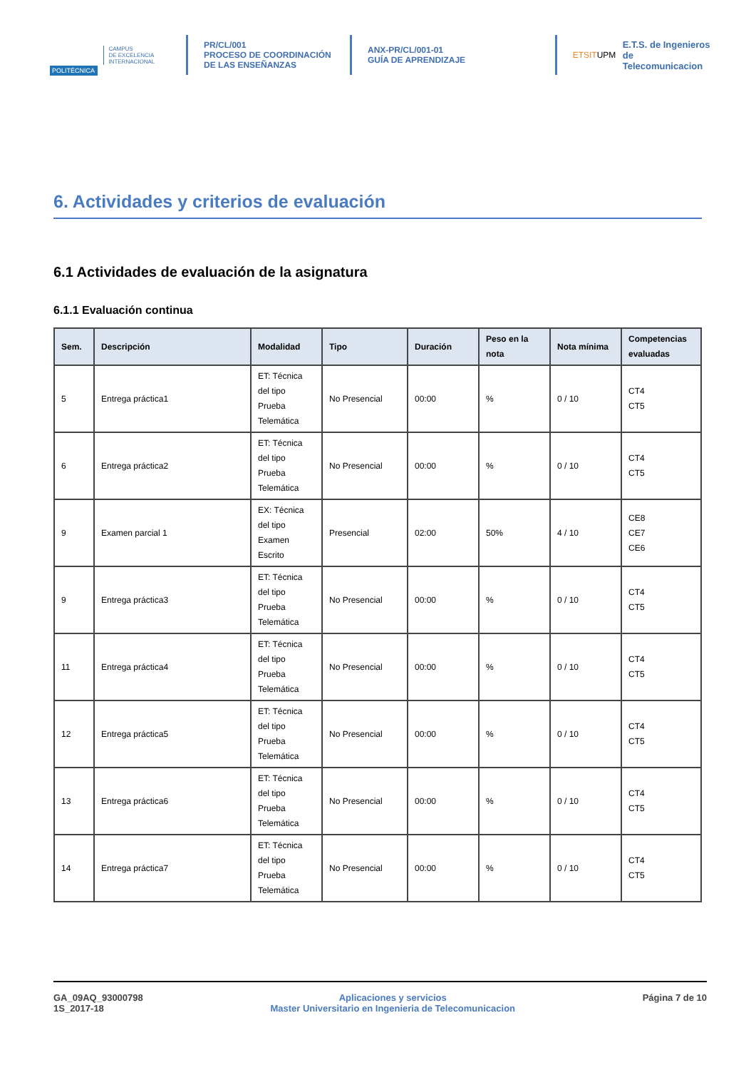POLITÉCNICA
CAMPUS
DE EXCELENCIA
INTERNACIONAL
PR/CL/001
PROCESO DE COORDINACIÓN DE LAS ENSEÑANZAS
ANX-PR/CL/001-01
GUÍA DE APRENDIZAJE
ETSITUPM
E.T.S. de Ingenieros de
Telecomunicacion
6. Actividades y criterios de evaluación
6.1 Actividades de evaluación de la asignatura
6.1.1 Evaluación continua
| Sem. | Descripción | Modalidad | Tipo | Duración | Peso en la nota | Nota mínima | Competencias evaluadas |
| --- | --- | --- | --- | --- | --- | --- | --- |
| 5 | Entrega práctica1 | ET: Técnica del tipo Prueba Telemática | No Presencial | 00:00 | % | 0 / 10 | CT4 CT5 |
| 6 | Entrega práctica2 | ET: Técnica del tipo Prueba Telemática | No Presencial | 00:00 | % | 0 / 10 | CT4 CT5 |
| 9 | Examen parcial 1 | EX: Técnica del tipo Examen Escrito | Presencial | 02:00 | 50% | 4 / 10 | CE8 CE7 CE6 |
| 9 | Entrega práctica3 | ET: Técnica del tipo Prueba Telemática | No Presencial | 00:00 | % | 0 / 10 | CT4 CT5 |
| 11 | Entrega práctica4 | ET: Técnica del tipo Prueba Telemática | No Presencial | 00:00 | % | 0 / 10 | CT4 CT5 |
| 12 | Entrega práctica5 | ET: Técnica del tipo Prueba Telemática | No Presencial | 00:00 | % | 0 / 10 | CT4 CT5 |
| 13 | Entrega práctica6 | ET: Técnica del tipo Prueba Telemática | No Presencial | 00:00 | % | 0 / 10 | CT4 CT5 |
| 14 | Entrega práctica7 | ET: Técnica del tipo Prueba Telemática | No Presencial | 00:00 | % | 0 / 10 | CT4 CT5 |
GA_09AQ_93000798
1S_2017-18
Aplicaciones y servicios
Master Universitario en Ingenieria de Telecomunicacion
Página 7 de 10